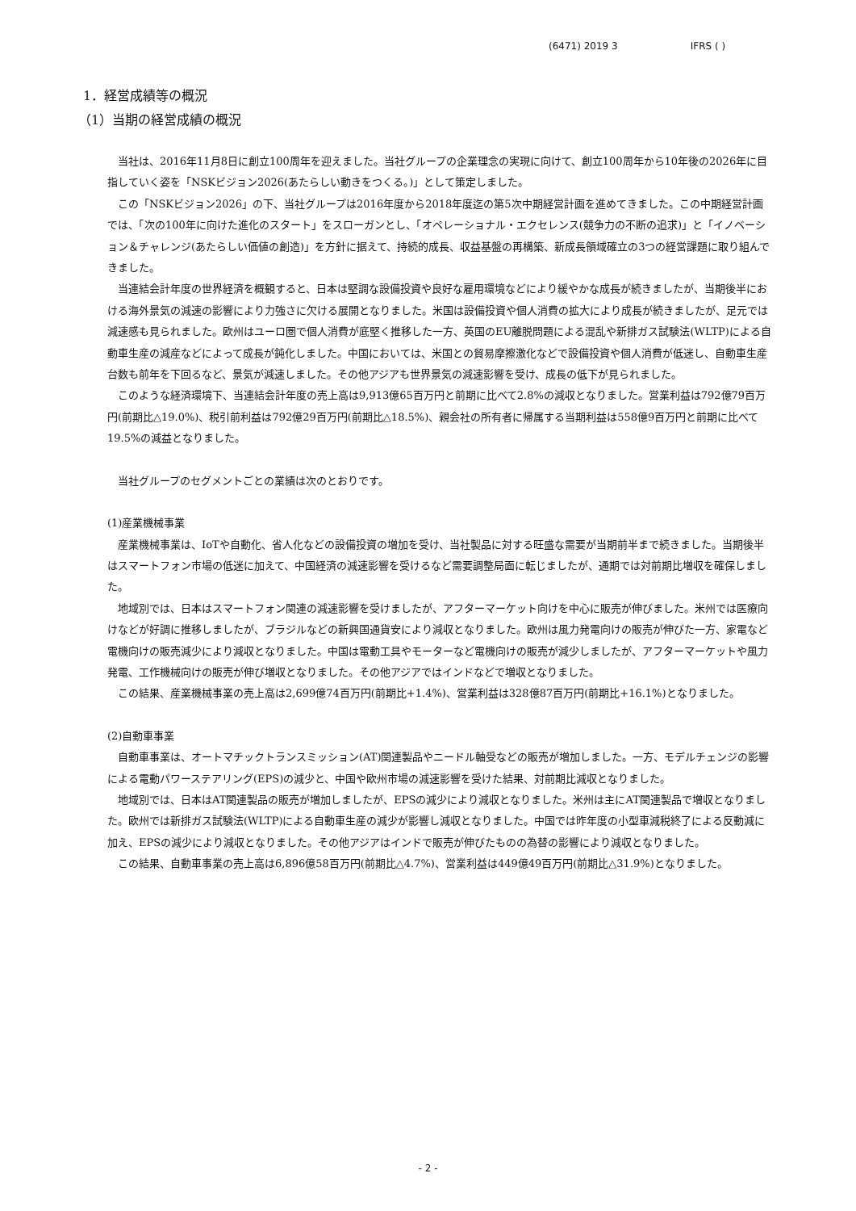(6471) 2019 3 IFRS ( )
1．経営成績等の概況
（1）当期の経営成績の概況
当社は、2016年11月8日に創立100周年を迎えました。当社グループの企業理念の実現に向けて、創立100周年から10年後の2026年に目指していく姿を「NSKビジョン2026(あたらしい動きをつくる。)」として策定しました。
この「NSKビジョン2026」の下、当社グループは2016年度から2018年度迄の第5次中期経営計画を進めてきました。この中期経営計画では、「次の100年に向けた進化のスタート」をスローガンとし、「オペレーショナル・エクセレンス(競争力の不断の追求)」と「イノベーション＆チャレンジ(あたらしい価値の創造)」を方針に据えて、持続的成長、収益基盤の再構築、新成長領域確立の3つの経営課題に取り組んできました。
当連結会計年度の世界経済を概観すると、日本は堅調な設備投資や良好な雇用環境などにより緩やかな成長が続きましたが、当期後半における海外景気の減速の影響により力強さに欠ける展開となりました。米国は設備投資や個人消費の拡大により成長が続きましたが、足元では減速感も見られました。欧州はユーロ圏で個人消費が底堅く推移した一方、英国のEU離脱問題による混乱や新排ガス試験法(WLTP)による自動車生産の減産などによって成長が鈍化しました。中国においては、米国との貿易摩擦激化などで設備投資や個人消費が低迷し、自動車生産台数も前年を下回るなど、景気が減速しました。その他アジアも世界景気の減速影響を受け、成長の低下が見られました。
このような経済環境下、当連結会計年度の売上高は9,913億65百万円と前期に比べて2.8%の減収となりました。営業利益は792億79百万円(前期比△19.0%)、税引前利益は792億29百万円(前期比△18.5%)、親会社の所有者に帰属する当期利益は558億9百万円と前期に比べて19.5%の減益となりました。
当社グループのセグメントごとの業績は次のとおりです。
(1)産業機械事業
産業機械事業は、IoTや自動化、省人化などの設備投資の増加を受け、当社製品に対する旺盛な需要が当期前半まで続きました。当期後半はスマートフォン市場の低迷に加えて、中国経済の減速影響を受けるなど需要調整局面に転じましたが、通期では対前期比増収を確保しました。
地域別では、日本はスマートフォン関連の減速影響を受けましたが、アフターマーケット向けを中心に販売が伸びました。米州では医療向けなどが好調に推移しましたが、ブラジルなどの新興国通貨安により減収となりました。欧州は風力発電向けの販売が伸びた一方、家電など電機向けの販売減少により減収となりました。中国は電動工具やモーターなど電機向けの販売が減少しましたが、アフターマーケットや風力発電、工作機械向けの販売が伸び増収となりました。その他アジアではインドなどで増収となりました。
この結果、産業機械事業の売上高は2,699億74百万円(前期比+1.4%)、営業利益は328億87百万円(前期比+16.1%)となりました。
(2)自動車事業
自動車事業は、オートマチックトランスミッション(AT)関連製品やニードル軸受などの販売が増加しました。一方、モデルチェンジの影響による電動パワーステアリング(EPS)の減少と、中国や欧州市場の減速影響を受けた結果、対前期比減収となりました。
地域別では、日本はAT関連製品の販売が増加しましたが、EPSの減少により減収となりました。米州は主にAT関連製品で増収となりました。欧州では新排ガス試験法(WLTP)による自動車生産の減少が影響し減収となりました。中国では昨年度の小型車減税終了による反動減に加え、EPSの減少により減収となりました。その他アジアはインドで販売が伸びたものの為替の影響により減収となりました。
この結果、自動車事業の売上高は6,896億58百万円(前期比△4.7%)、営業利益は449億49百万円(前期比△31.9%)となりました。
- 2 -